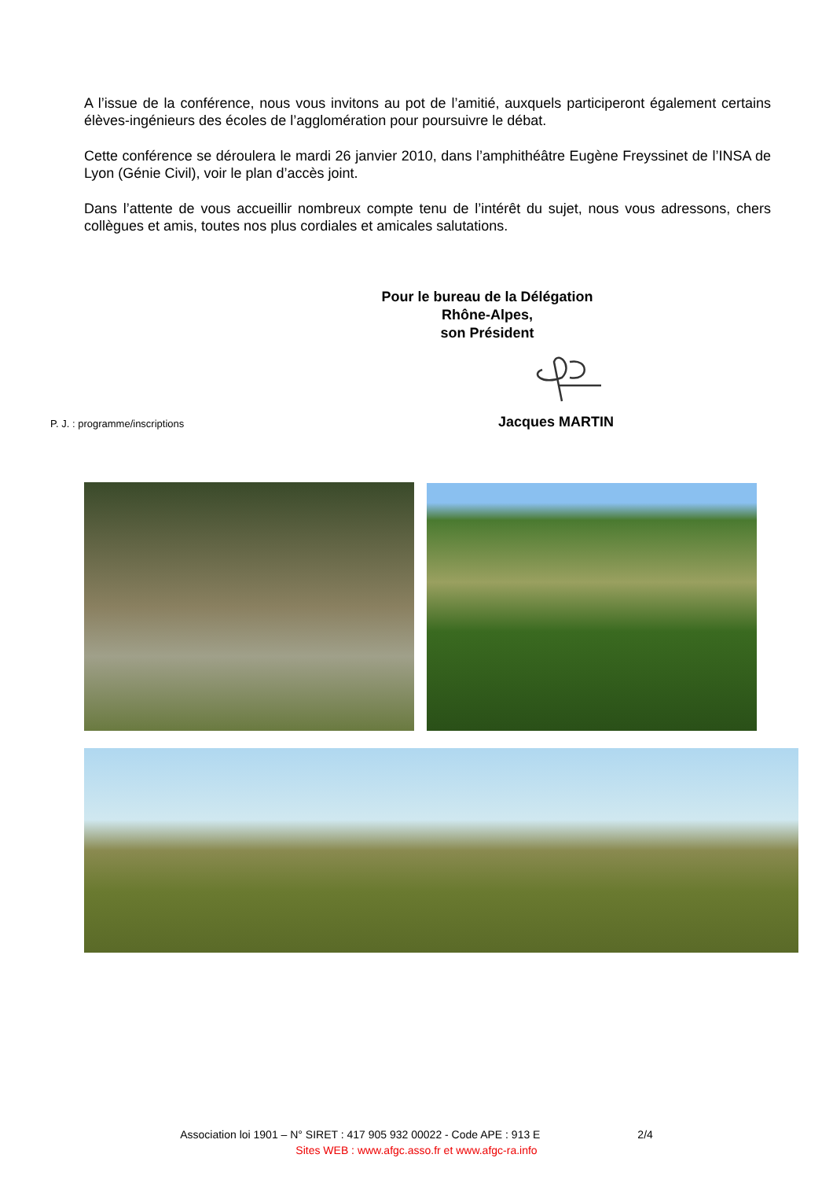A l’issue de la conférence, nous vous invitons au pot de l’amitié, auxquels participeront également certains élèves-ingénieurs des écoles de l’agglomération pour poursuivre le débat.
Cette conférence se déroulera le mardi 26 janvier 2010, dans l’amphithéâtre Eugène Freyssinet de l’INSA de Lyon (Génie Civil), voir le plan d’accès joint.
Dans l’attente de vous accueillir nombreux compte tenu de l’intérêt du sujet, nous vous adressons, chers collègues et amis, toutes nos plus cordiales et amicales salutations.
Pour le bureau de la Délégation Rhône-Alpes,
son Président
P. J. : programme/inscriptions Jacques MARTIN
Association loi 1901 – N° SIRET : 417 905 932 00022 - Code APE : 913 E 2/4
Sites WEB : www.afgc.asso.fr et www.afgc-ra.info